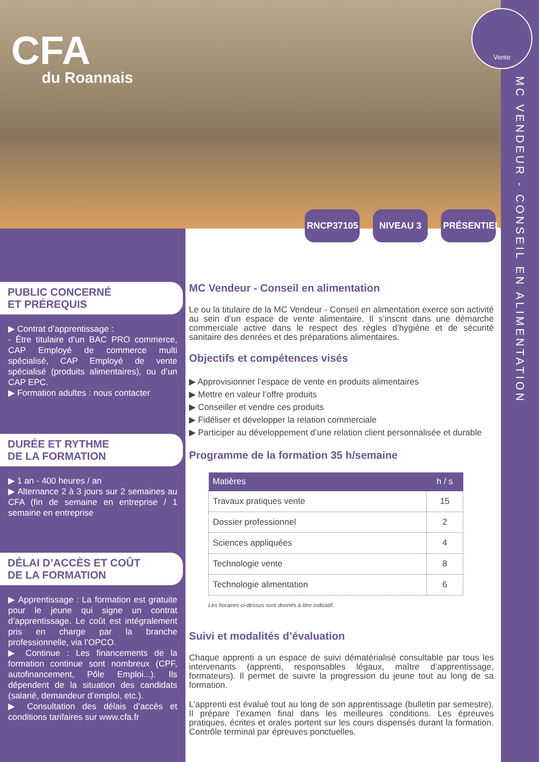CFA
du Roannais
Vente
MC VENDEUR - CONSEIL EN ALIMENTATION
RNCP37105 NIVEAU 3 PRÉSENTIEL
PUBLIC CONCERNÉ
ET PRÉREQUIS
▶ Contrat d’apprentissage :
- Être titulaire d’un BAC PRO commerce, CAP Employé de commerce multi spécialisé, CAP Employé de vente spécialisé (produits alimentaires), ou d’un CAP EPC.
▶ Formation adultes : nous contacter
DURÉE ET RYTHME
DE LA FORMATION
▶ 1 an - 400 heures / an
▶ Alternance 2 à 3 jours sur 2 semaines au CFA (fin de semaine en entreprise / 1 semaine en entreprise
DÉLAI D’ACCÈS ET COÛT
DE LA FORMATION
▶ Apprentissage : La formation est gratuite pour le jeune qui signe un contrat d’apprentissage. Le coût est intégralement pris en charge par la branche professionnelle, via l’OPCO.
▶ Continue : Les financements de la formation continue sont nombreux (CPF, autofinancement, Pôle Emploi...). Ils dépendent de la situation des candidats (salarié, demandeur d’emploi, etc.).
▶ Consultation des délais d’accès et conditions tarifaires sur www.cfa.fr
MC Vendeur - Conseil en alimentation
Le ou la titulaire de la MC Vendeur - Conseil en alimentation exerce son activité au sein d’un espace de vente alimentaire. Il s’inscrit dans une démarche commerciale active dans le respect des règles d’hygiène et de sécurité sanitaire des denrées et des préparations alimentaires.
Objectifs et compétences visés
▶ Approvisionner l’espace de vente en produits alimentaires
▶ Mettre en valeur l’offre produits
▶ Conseiller et vendre ces produits
▶ Fidéliser et développer la relation commerciale
▶ Participer au développement d’une relation client personnalisée et durable
Programme de la formation 35 h/semaine
| Matières | h / s |
| --- | --- |
| Travaux pratiques vente | 15 |
| Dossier professionnel | 2 |
| Sciences appliquées | 4 |
| Technologie vente | 8 |
| Technologie alimentation | 6 |
Les horaires ci-dessus sont donnés à titre indicatif.
Suivi et modalités d’évaluation
Chaque apprenti a un espace de suivi dématérialisé consultable par tous les intervenants (apprenti, responsables légaux, maître d’apprentissage, formateurs). Il permet de suivre la progression du jeune tout au long de sa formation.
L’apprenti est évalué tout au long de son apprentissage (bulletin par semestre). Il prépare l’examen final dans les meilleures conditions. Les épreuves pratiques, écrites et orales portent sur les cours dispensés durant la formation. Contrôle terminal par épreuves ponctuelles.